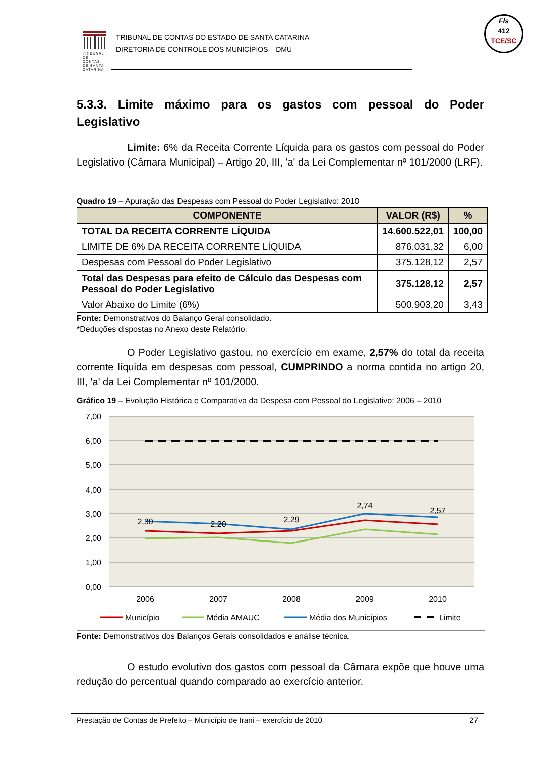TRIBUNAL DE CONTAS DE SANTA CATARINA
TRIBUNAL DE CONTAS DO ESTADO DE SANTA CATARINA
DIRETORIA DE CONTROLE DOS MUNICÍPIOS – DMU
Fls
412
TCE/SC
5.3.3. Limite máximo para os gastos com pessoal do Poder
Legislativo
Limite: 6% da Receita Corrente Líquida para os gastos com pessoal do Poder Legislativo (Câmara Municipal) – Artigo 20, III, 'a' da Lei Complementar nº 101/2000 (LRF).
Quadro 19 – Apuração das Despesas com Pessoal do Poder Legislativo: 2010
| COMPONENTE | VALOR (R$) | % |
| --- | --- | --- |
| TOTAL DA RECEITA CORRENTE LÍQUIDA | 14.600.522,01 | 100,00 |
| LIMITE DE 6% DA RECEITA CORRENTE LÍQUIDA | 876.031,32 | 6,00 |
| Despesas com Pessoal do Poder Legislativo | 375.128,12 | 2,57 |
| Total das Despesas para efeito de Cálculo das Despesas com Pessoal do Poder Legislativo | 375.128,12 | 2,57 |
| Valor Abaixo do Limite (6%) | 500.903,20 | 3,43 |
Fonte: Demonstrativos do Balanço Geral consolidado.
*Deduções dispostas no Anexo deste Relatório.
O Poder Legislativo gastou, no exercício em exame, 2,57% do total da receita corrente líquida em despesas com pessoal, CUMPRINDO a norma contida no artigo 20, III, 'a' da Lei Complementar nº 101/2000.
Gráfico 19 – Evolução Histórica e Comparativa da Despesa com Pessoal do Legislativo: 2006 – 2010
7,00
6,00
5,00
4,00
3,00
2,00
1,00
0,00
2,30
2,20
2,29
2,74
2,57
2006
2007
2008
2009
2010
Município
Média AMAUC
Média dos Municípios
Limite
Fonte: Demonstrativos dos Balanços Gerais consolidados e análise técnica.
O estudo evolutivo dos gastos com pessoal da Câmara expõe que houve uma redução do percentual quando comparado ao exercício anterior.
Prestação de Contas de Prefeito – Município de Irani – exercício de 2010 27